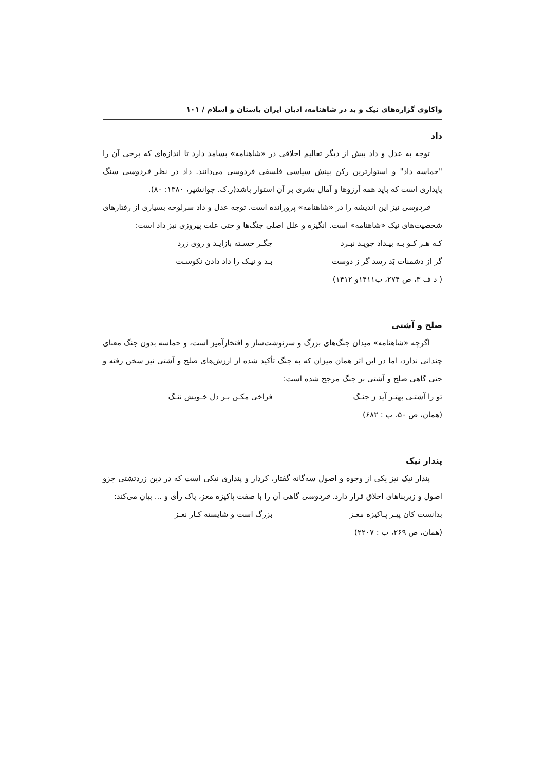واکاوی گزاره‌های نیک و بد در شاهنامه، ادیان ایران باستان و اسلام / ۱۰۱
داد
توجه به عدل و داد بیش از دیگر تعالیم اخلاقی در «شاهنامه» بسامد دارد تا اندازه‌ای که برخی آن را "حماسه داد" و استوارترین رکن بینش سیاسی فلسفی فردوسی می‌دانند. داد در نظر فردوسی سنگ پایداری است که باید همه آرزوها و آمال بشری بر آن استوار باشد(ر.ک. جوانشیر، ۱۳۸۰: ۸۰).
فردوسی نیز این اندیشه را در «شاهنامه» پرورانده است. توجه عدل و داد سرلوحه بسیاری از رفتارهای شخصیت‌های نیک «شاهنامه» است. انگیزه و علل اصلی جنگ‌ها و حتی علت پیروزی نیز داد است:
کـه هـر کـو بـه بیـداد جویـد نبـرد جگـر خسـته بازایـد و روی زرد
گر از دشمنات بَد رسد گر ز دوست بـد و نیـک را داد دادن نکوسـت
( د ف ۳، ص ۲۷۴، ب۱۴۱۱و ۱۴۱۲)
صلح و آشتی
اگرچه «شاهنامه» میدان جنگ‌های بزرگ و سرنوشت‌ساز و افتخارآمیز است، و حماسه بدون جنگ معنای چندانی ندارد، اما در این اثر همان میزان که به جنگ تأکید شده از ارزش‌های صلح و آشتی نیز سخن رفته و حتی گاهی صلح و آشتی بر جنگ مرجح شده است:
تو را آشتـی بهتـر آید ز جنـگ فراخی مکـن بـر دل خـویش ننـگ
(همان، ص ۵۰، ب : ۶۸۲)
پندار نیک
پندار نیک نیز یکی از وجوه و اصول سه‌گانه گفتار، کردار و پنداری نیکی است که در دین زردتشتی جزو اصول و زیربناهای اخلاق قرار دارد. فردوسی گاهی آن را با صفت پاکیزه مغز، پاک رأی و ... بیان می‌کند:
بدانست کان پیـر پـاکیزه مغـز بزرگ است و شایسته کـار نغـز
(همان، ص ۲۶۹، ب : ۲۲۰۷)